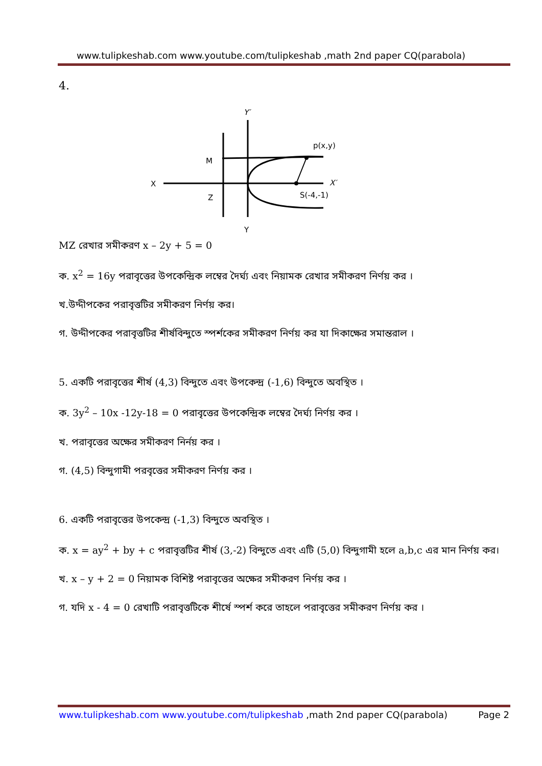www.tulipkeshab.com www.youtube.com/tulipkeshab ,math 2nd paper CQ(parabola)
4.
Y′
X
M
Z
p(x,y)
X′
S(-4,-1)
Y
MZ রেখার সমীকরণ x – 2y + 5 = 0
ক. x<sup>2</sup> = 16y পরাবৃত্তের উপকেন্দ্রিক লম্বের দৈর্ঘ্য এবং নিয়ামক রেখার সমীকরণ নির্ণয় কর ।
খ.উদ্দীপকের পরাবৃত্তটির সমীকরণ নির্ণয় কর।
গ. উদ্দীপকের পরাবৃত্তটির শীর্ষবিন্দুতে স্পর্শকের সমীকরণ নির্ণয় কর যা দিকাক্ষের সমান্তরাল ।
5. একটি পরাবৃত্তের শীর্ষ (4,3) বিন্দুতে এবং উপকেন্দ্র (-1,6) বিন্দুতে অবস্থিত ।
ক. 3y<sup>2</sup> – 10x -12y-18 = 0 পরাবৃত্তের উপকেন্দ্রিক লম্বের দৈর্ঘ্য নির্ণয় কর ।
খ. পরাবৃত্তের অক্ষের সমীকরণ নির্নয় কর ।
গ. (4,5) বিন্দুগামী পরবৃত্তের সমীকরণ নির্ণয় কর ।
6. একটি পরাবৃত্তের উপকেন্দ্র (-1,3) বিন্দুতে অবস্থিত ।
ক. x = ay<sup>2</sup> + by + c পরাবৃত্তটির শীর্ষ (3,-2) বিন্দুতে এবং এটি (5,0) বিন্দুগামী হলে a,b,c এর মান নির্ণয় কর।
খ. x – y + 2 = 0 নিয়ামক বিশিষ্ট পরাবৃত্তের অক্ষের সমীকরণ নির্ণয় কর ।
গ. যদি x - 4 = 0 রেখাটি পরাবৃত্তটিকে শীর্ষে স্পর্শ করে তাহলে পরাবৃত্তের সমীকরণ নির্ণয় কর ।
www.tulipkeshab.com www.youtube.com/tulipkeshab ,math 2nd paper CQ(parabola) Page 2